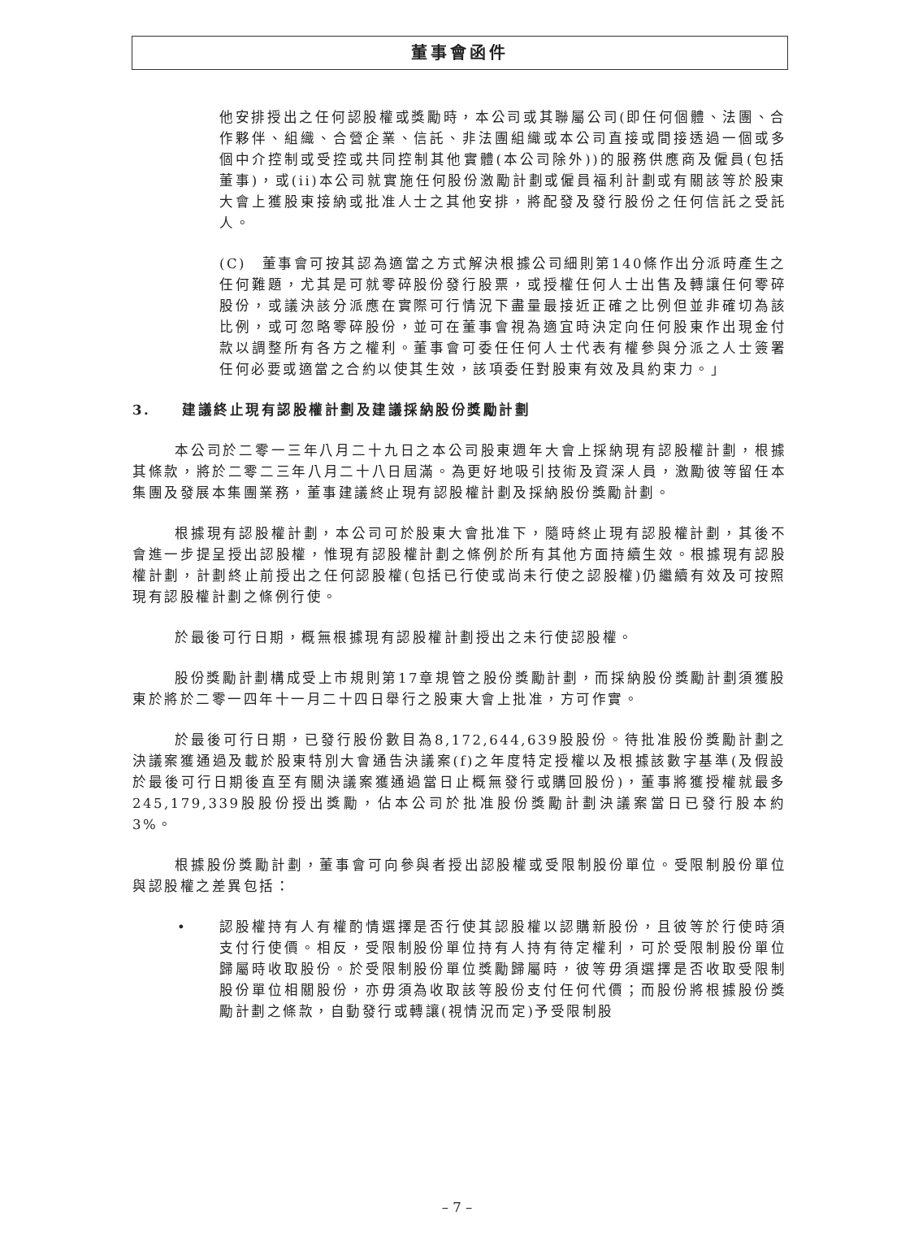董事會函件
他安排授出之任何認股權或獎勵時，本公司或其聯屬公司(即任何個體、法團、合作夥伴、組織、合營企業、信託、非法團組織或本公司直接或間接透過一個或多個中介控制或受控或共同控制其他實體(本公司除外))的服務供應商及僱員(包括董事)，或(ii)本公司就實施任何股份激勵計劃或僱員福利計劃或有關該等於股東大會上獲股東接納或批准人士之其他安排，將配發及發行股份之任何信託之受託人。
(C)　董事會可按其認為適當之方式解決根據公司細則第140條作出分派時產生之任何難題，尤其是可就零碎股份發行股票，或授權任何人士出售及轉讓任何零碎股份，或議決該分派應在實際可行情況下盡量最接近正確之比例但並非確切為該比例，或可忽略零碎股份，並可在董事會視為適宜時決定向任何股東作出現金付款以調整所有各方之權利。董事會可委任任何人士代表有權參與分派之人士簽署任何必要或適當之合約以使其生效，該項委任對股東有效及具約束力。」
3.　　建議終止現有認股權計劃及建議採納股份獎勵計劃
本公司於二零一三年八月二十九日之本公司股東週年大會上採納現有認股權計劃，根據其條款，將於二零二三年八月二十八日屆滿。為更好地吸引技術及資深人員，激勵彼等留任本集團及發展本集團業務，董事建議終止現有認股權計劃及採納股份獎勵計劃。
根據現有認股權計劃，本公司可於股東大會批准下，隨時終止現有認股權計劃，其後不會進一步提呈授出認股權，惟現有認股權計劃之條例於所有其他方面持續生效。根據現有認股權計劃，計劃終止前授出之任何認股權(包括已行使或尚未行使之認股權)仍繼續有效及可按照現有認股權計劃之條例行使。
於最後可行日期，概無根據現有認股權計劃授出之未行使認股權。
股份獎勵計劃構成受上市規則第17章規管之股份獎勵計劃，而採納股份獎勵計劃須獲股東於將於二零一四年十一月二十四日舉行之股東大會上批准，方可作實。
於最後可行日期，已發行股份數目為8,172,644,639股股份。待批准股份獎勵計劃之決議案獲通過及載於股東特別大會通告決議案(f)之年度特定授權以及根據該數字基準(及假設於最後可行日期後直至有關決議案獲通過當日止概無發行或購回股份)，董事將獲授權就最多245,179,339股股份授出獎勵，佔本公司於批准股份獎勵計劃決議案當日已發行股本約3%。
根據股份獎勵計劃，董事會可向參與者授出認股權或受限制股份單位。受限制股份單位與認股權之差異包括：
• 認股權持有人有權酌情選擇是否行使其認股權以認購新股份，且彼等於行使時須支付行使價。相反，受限制股份單位持有人持有待定權利，可於受限制股份單位歸屬時收取股份。於受限制股份單位獎勵歸屬時，彼等毋須選擇是否收取受限制股份單位相關股份，亦毋須為收取該等股份支付任何代價；而股份將根據股份獎勵計劃之條款，自動發行或轉讓(視情況而定)予受限制股
– 7 –